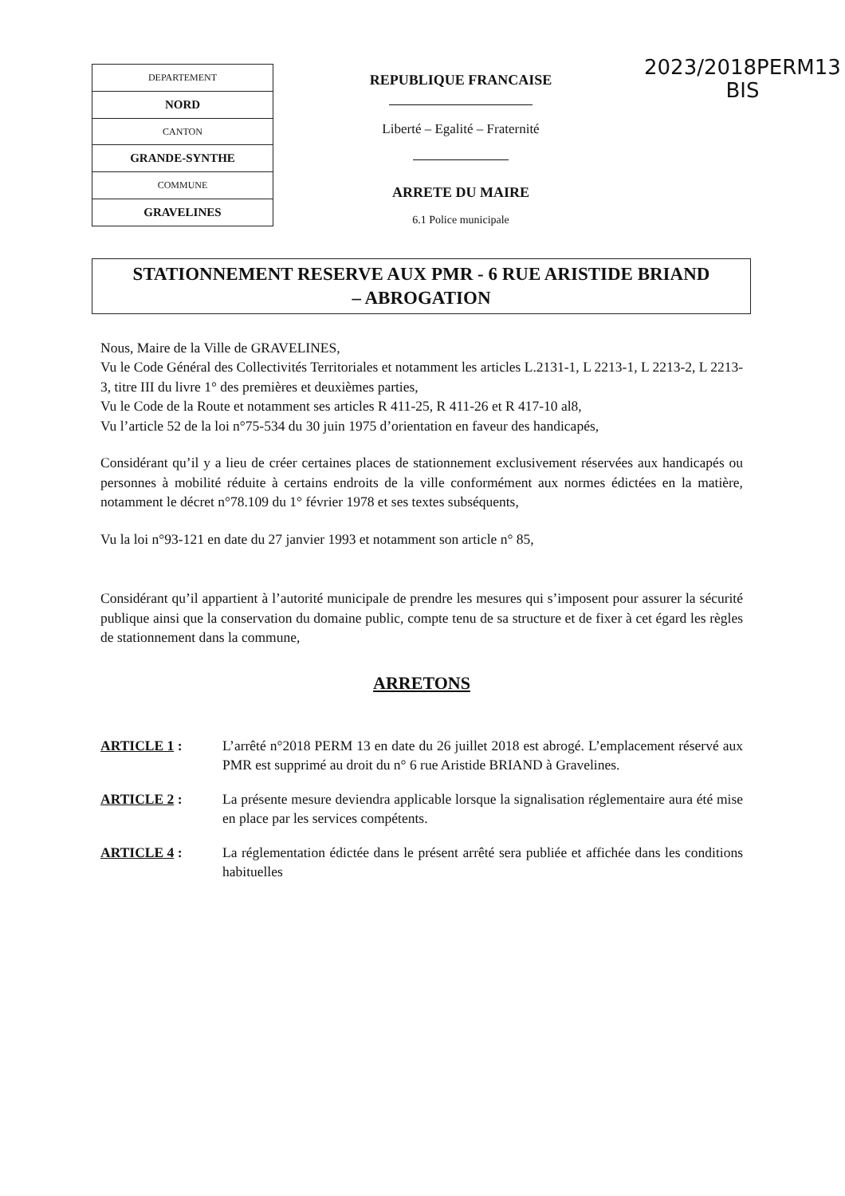| DEPARTEMENT |
| NORD |
| CANTON |
| GRANDE-SYNTHE |
| COMMUNE |
| GRAVELINES |
REPUBLIQUE FRANCAISE
Liberté – Egalité – Fraternité
ARRETE DU MAIRE
6.1 Police municipale
2023/2018PERM13
BIS
STATIONNEMENT RESERVE AUX PMR - 6 RUE ARISTIDE BRIAND
– ABROGATION
Nous, Maire de la Ville de GRAVELINES,
Vu le Code Général des Collectivités Territoriales et notamment les articles L.2131-1, L 2213-1, L 2213-2, L 2213-3, titre III du livre 1° des premières et deuxièmes parties,
Vu le Code de la Route et notamment ses articles R 411-25, R 411-26 et R 417-10 al8,
Vu l’article 52 de la loi n°75-534 du 30 juin 1975 d’orientation en faveur des handicapés,
Considérant qu’il y a lieu de créer certaines places de stationnement exclusivement réservées aux handicapés ou personnes à mobilité réduite à certains endroits de la ville conformément aux normes édictées en la matière, notamment le décret n°78.109 du 1° février 1978 et ses textes subséquents,
Vu la loi n°93-121 en date du 27 janvier 1993 et notamment son article n° 85,
Considérant qu’il appartient à l’autorité municipale de prendre les mesures qui s’imposent pour assurer la sécurité publique ainsi que la conservation du domaine public, compte tenu de sa structure et de fixer à cet égard les règles de stationnement dans la commune,
ARRETONS
ARTICLE 1 : L’arrêté n°2018 PERM 13 en date du 26 juillet 2018 est abrogé. L’emplacement réservé aux PMR est supprimé au droit du n° 6 rue Aristide BRIAND à Gravelines.
ARTICLE 2 : La présente mesure deviendra applicable lorsque la signalisation réglementaire aura été mise en place par les services compétents.
ARTICLE 4 : La réglementation édictée dans le présent arrêté sera publiée et affichée dans les conditions habituelles